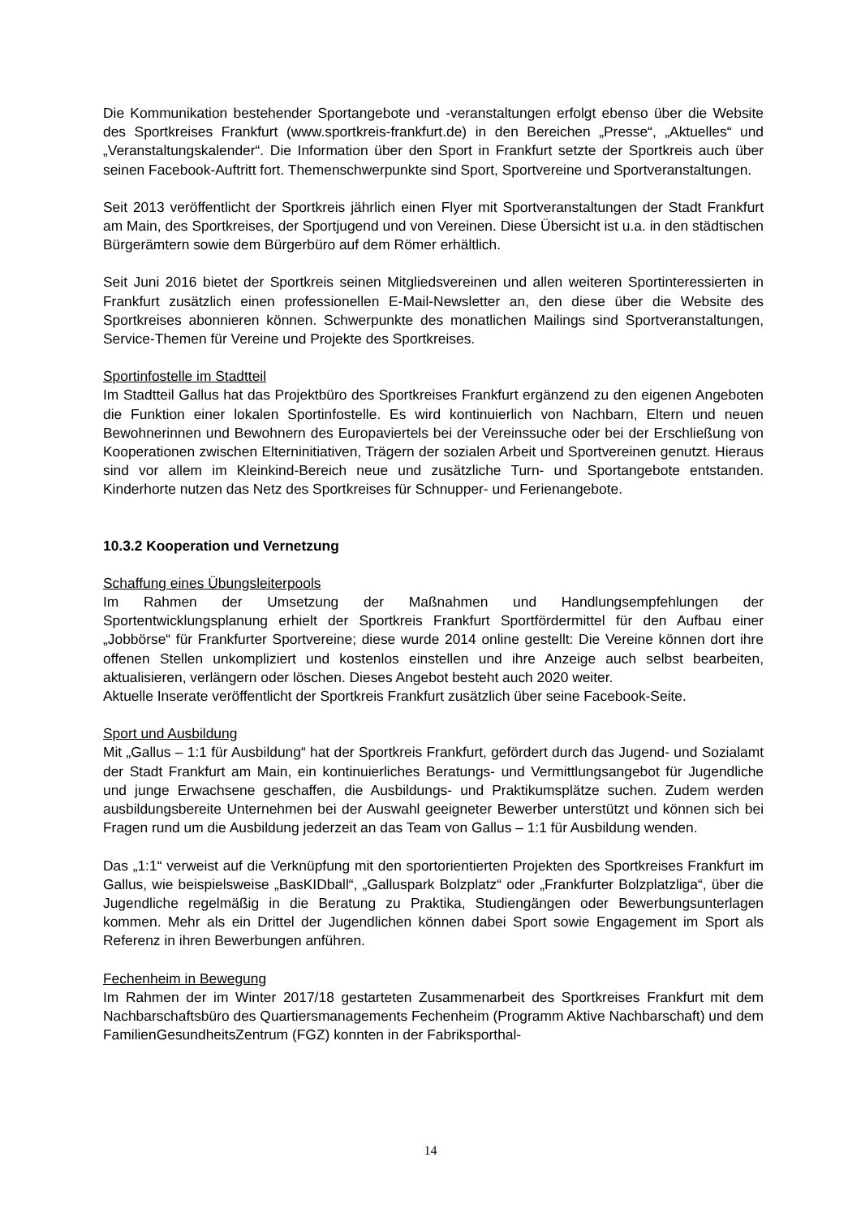Die Kommunikation bestehender Sportangebote und -veranstaltungen erfolgt ebenso über die Website des Sportkreises Frankfurt (www.sportkreis-frankfurt.de) in den Bereichen „Presse“, „Aktuelles“ und „Veranstaltungskalender“. Die Information über den Sport in Frankfurt setzte der Sportkreis auch über seinen Facebook-Auftritt fort. Themenschwerpunkte sind Sport, Sportvereine und Sportveranstaltungen.
Seit 2013 veröffentlicht der Sportkreis jährlich einen Flyer mit Sportveranstaltungen der Stadt Frankfurt am Main, des Sportkreises, der Sportjugend und von Vereinen. Diese Übersicht ist u.a. in den städtischen Bürgerämtern sowie dem Bürgerbüro auf dem Römer erhältlich.
Seit Juni 2016 bietet der Sportkreis seinen Mitgliedsvereinen und allen weiteren Sportinteressierten in Frankfurt zusätzlich einen professionellen E-Mail-Newsletter an, den diese über die Website des Sportkreises abonnieren können. Schwerpunkte des monatlichen Mailings sind Sportveranstaltungen, Service-Themen für Vereine und Projekte des Sportkreises.
Sportinfostelle im Stadtteil
Im Stadtteil Gallus hat das Projektbüro des Sportkreises Frankfurt ergänzend zu den eigenen Angeboten die Funktion einer lokalen Sportinfostelle. Es wird kontinuierlich von Nachbarn, Eltern und neuen Bewohnerinnen und Bewohnern des Europaviertels bei der Vereinssuche oder bei der Erschließung von Kooperationen zwischen Elterninitiativen, Trägern der sozialen Arbeit und Sportvereinen genutzt. Hieraus sind vor allem im Kleinkind-Bereich neue und zusätzliche Turn- und Sportangebote entstanden. Kinderhorte nutzen das Netz des Sportkreises für Schnupper- und Ferienangebote.
10.3.2 Kooperation und Vernetzung
Schaffung eines Übungsleiterpools
Im Rahmen der Umsetzung der Maßnahmen und Handlungsempfehlungen der Sportentwicklungsplanung erhielt der Sportkreis Frankfurt Sportfördermittel für den Aufbau einer „Jobbörse“ für Frankfurter Sportvereine; diese wurde 2014 online gestellt: Die Vereine können dort ihre offenen Stellen unkompliziert und kostenlos einstellen und ihre Anzeige auch selbst bearbeiten, aktualisieren, verlängern oder löschen. Dieses Angebot besteht auch 2020 weiter.
Aktuelle Inserate veröffentlicht der Sportkreis Frankfurt zusätzlich über seine Facebook-Seite.
Sport und Ausbildung
Mit „Gallus – 1:1 für Ausbildung“ hat der Sportkreis Frankfurt, gefördert durch das Jugend- und Sozialamt der Stadt Frankfurt am Main, ein kontinuierliches Beratungs- und Vermittlungsangebot für Jugendliche und junge Erwachsene geschaffen, die Ausbildungs- und Praktikumsplätze suchen. Zudem werden ausbildungsbereite Unternehmen bei der Auswahl geeigneter Bewerber unterstützt und können sich bei Fragen rund um die Ausbildung jederzeit an das Team von Gallus – 1:1 für Ausbildung wenden.
Das „1:1“ verweist auf die Verknüpfung mit den sportorientierten Projekten des Sportkreises Frankfurt im Gallus, wie beispielsweise „BasKIDball“, „Galluspark Bolzplatz“ oder „Frankfurter Bolzplatzliga“, über die Jugendliche regelmäßig in die Beratung zu Praktika, Studiengängen oder Bewerbungsunterlagen kommen. Mehr als ein Drittel der Jugendlichen können dabei Sport sowie Engagement im Sport als Referenz in ihren Bewerbungen anführen.
Fechenheim in Bewegung
Im Rahmen der im Winter 2017/18 gestarteten Zusammenarbeit des Sportkreises Frankfurt mit dem Nachbarschaftsbüro des Quartiersmanagements Fechenheim (Programm Aktive Nachbarschaft) und dem FamilienGesundheitsZentrum (FGZ) konnten in der Fabriksporthal-
14